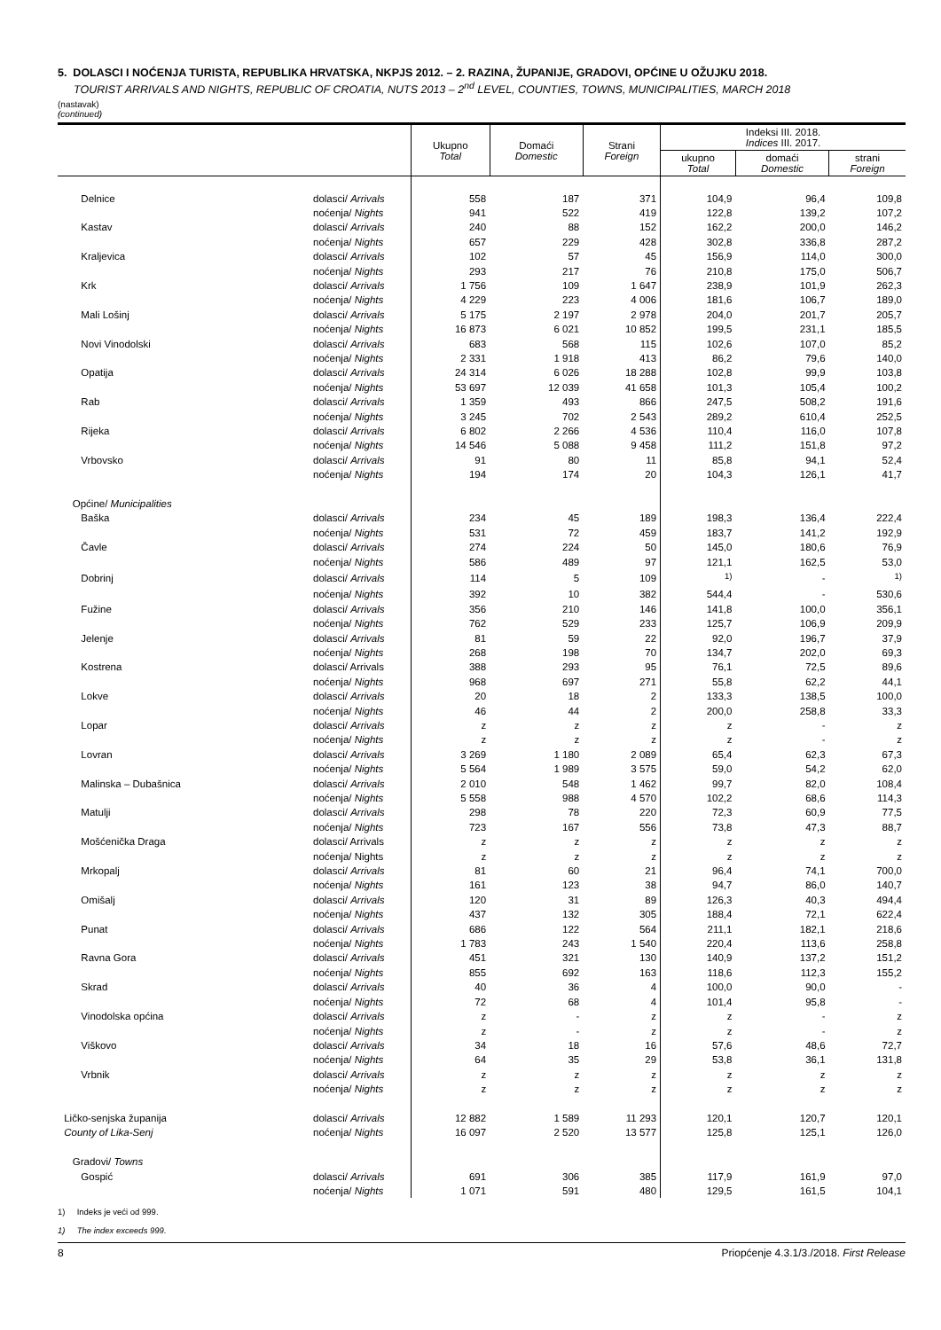5. DOLASCI I NOĆENJA TURISTA, REPUBLIKA HRVATSKA, NKPJS 2012. – 2. RAZINA, ŽUPANIJE, GRADOVI, OPĆINE U OŽUJKU 2018.
TOURIST ARRIVALS AND NIGHTS, REPUBLIC OF CROATIA, NUTS 2013 – 2<sup>nd</sup> LEVEL, COUNTIES, TOWNS, MUNICIPALITIES, MARCH 2018
(nastavak)
(continued)
| | | Ukupno Total | Domaći Domestic | Strani Foreign | Indeksi III. 2018. Indices III. 2017. | | |
| --- | --- | --- | --- | --- | --- | --- | --- |
| | | | | | ukupno Total | domaći Domestic | strani Foreign |
| Delnice | dolasci/ Arrivals | 558 | 187 | 371 | 104,9 | 96,4 | 109,8 |
| | noćenja/ Nights | 941 | 522 | 419 | 122,8 | 139,2 | 107,2 |
| Kastav | dolasci/ Arrivals | 240 | 88 | 152 | 162,2 | 200,0 | 146,2 |
| | noćenja/ Nights | 657 | 229 | 428 | 302,8 | 336,8 | 287,2 |
| Kraljevica | dolasci/ Arrivals | 102 | 57 | 45 | 156,9 | 114,0 | 300,0 |
| | noćenja/ Nights | 293 | 217 | 76 | 210,8 | 175,0 | 506,7 |
| Krk | dolasci/ Arrivals | 1 756 | 109 | 1 647 | 238,9 | 101,9 | 262,3 |
| | noćenja/ Nights | 4 229 | 223 | 4 006 | 181,6 | 106,7 | 189,0 |
| Mali Lošinj | dolasci/ Arrivals | 5 175 | 2 197 | 2 978 | 204,0 | 201,7 | 205,7 |
| | noćenja/ Nights | 16 873 | 6 021 | 10 852 | 199,5 | 231,1 | 185,5 |
| Novi Vinodolski | dolasci/ Arrivals | 683 | 568 | 115 | 102,6 | 107,0 | 85,2 |
| | noćenja/ Nights | 2 331 | 1 918 | 413 | 86,2 | 79,6 | 140,0 |
| Opatija | dolasci/ Arrivals | 24 314 | 6 026 | 18 288 | 102,8 | 99,9 | 103,8 |
| | noćenja/ Nights | 53 697 | 12 039 | 41 658 | 101,3 | 105,4 | 100,2 |
| Rab | dolasci/ Arrivals | 1 359 | 493 | 866 | 247,5 | 508,2 | 191,6 |
| | noćenja/ Nights | 3 245 | 702 | 2 543 | 289,2 | 610,4 | 252,5 |
| Rijeka | dolasci/ Arrivals | 6 802 | 2 266 | 4 536 | 110,4 | 116,0 | 107,8 |
| | noćenja/ Nights | 14 546 | 5 088 | 9 458 | 111,2 | 151,8 | 97,2 |
| Vrbovsko | dolasci/ Arrivals | 91 | 80 | 11 | 85,8 | 94,1 | 52,4 |
| | noćenja/ Nights | 194 | 174 | 20 | 104,3 | 126,1 | 41,7 |
| Općine/ Municipalities | | | | | | | |
| Baška | dolasci/ Arrivals | 234 | 45 | 189 | 198,3 | 136,4 | 222,4 |
| | noćenja/ Nights | 531 | 72 | 459 | 183,7 | 141,2 | 192,9 |
| Čavle | dolasci/ Arrivals | 274 | 224 | 50 | 145,0 | 180,6 | 76,9 |
| | noćenja/ Nights | 586 | 489 | 97 | 121,1 | 162,5 | 53,0 |
| Dobrinj | dolasci/ Arrivals | 114 | 5 | 109 | <sup>1)</sup> | - | <sup>1)</sup> |
| | noćenja/ Nights | 392 | 10 | 382 | 544,4 | - | 530,6 |
| Fužine | dolasci/ Arrivals | 356 | 210 | 146 | 141,8 | 100,0 | 356,1 |
| | noćenja/ Nights | 762 | 529 | 233 | 125,7 | 106,9 | 209,9 |
| Jelenje | dolasci/ Arrivals | 81 | 59 | 22 | 92,0 | 196,7 | 37,9 |
| | noćenja/ Nights | 268 | 198 | 70 | 134,7 | 202,0 | 69,3 |
| Kostrena | dolasci/ Arrivals | 388 | 293 | 95 | 76,1 | 72,5 | 89,6 |
| | noćenja/ Nights | 968 | 697 | 271 | 55,8 | 62,2 | 44,1 |
| Lokve | dolasci/ Arrivals | 20 | 18 | 2 | 133,3 | 138,5 | 100,0 |
| | noćenja/ Nights | 46 | 44 | 2 | 200,0 | 258,8 | 33,3 |
| Lopar | dolasci/ Arrivals | z | z | z | z | - | z |
| | noćenja/ Nights | z | z | z | z | - | z |
| Lovran | dolasci/ Arrivals | 3 269 | 1 180 | 2 089 | 65,4 | 62,3 | 67,3 |
| | noćenja/ Nights | 5 564 | 1 989 | 3 575 | 59,0 | 54,2 | 62,0 |
| Malinska – Dubašnica | dolasci/ Arrivals | 2 010 | 548 | 1 462 | 99,7 | 82,0 | 108,4 |
| | noćenja/ Nights | 5 558 | 988 | 4 570 | 102,2 | 68,6 | 114,3 |
| Matulji | dolasci/ Arrivals | 298 | 78 | 220 | 72,3 | 60,9 | 77,5 |
| | noćenja/ Nights | 723 | 167 | 556 | 73,8 | 47,3 | 88,7 |
| Mošćenička Draga | dolasci/ Arrivals | z | z | z | z | z | z |
| | noćenja/ Nights | z | z | z | z | z | z |
| Mrkopalj | dolasci/ Arrivals | 81 | 60 | 21 | 96,4 | 74,1 | 700,0 |
| | noćenja/ Nights | 161 | 123 | 38 | 94,7 | 86,0 | 140,7 |
| Omišalj | dolasci/ Arrivals | 120 | 31 | 89 | 126,3 | 40,3 | 494,4 |
| | noćenja/ Nights | 437 | 132 | 305 | 188,4 | 72,1 | 622,4 |
| Punat | dolasci/ Arrivals | 686 | 122 | 564 | 211,1 | 182,1 | 218,6 |
| | noćenja/ Nights | 1 783 | 243 | 1 540 | 220,4 | 113,6 | 258,8 |
| Ravna Gora | dolasci/ Arrivals | 451 | 321 | 130 | 140,9 | 137,2 | 151,2 |
| | noćenja/ Nights | 855 | 692 | 163 | 118,6 | 112,3 | 155,2 |
| Skrad | dolasci/ Arrivals | 40 | 36 | 4 | 100,0 | 90,0 | - |
| | noćenja/ Nights | 72 | 68 | 4 | 101,4 | 95,8 | - |
| Vinodolska općina | dolasci/ Arrivals | z | - | z | z | - | z |
| | noćenja/ Nights | z | - | z | z | - | z |
| Viškovo | dolasci/ Arrivals | 34 | 18 | 16 | 57,6 | 48,6 | 72,7 |
| | noćenja/ Nights | 64 | 35 | 29 | 53,8 | 36,1 | 131,8 |
| Vrbnik | dolasci/ Arrivals | z | z | z | z | z | z |
| | noćenja/ Nights | z | z | z | z | z | z |
| Ličko-senjska županija | dolasci/ Arrivals | 12 882 | 1 589 | 11 293 | 120,1 | 120,7 | 120,1 |
| County of Lika-Senj | noćenja/ Nights | 16 097 | 2 520 | 13 577 | 125,8 | 125,1 | 126,0 |
| Gradovi/ Towns | | | | | | | |
| Gospić | dolasci/ Arrivals | 691 | 306 | 385 | 117,9 | 161,9 | 97,0 |
| | noćenja/ Nights | 1 071 | 591 | 480 | 129,5 | 161,5 | 104,1 |
1) Indeks je veći od 999.
1) The index exceeds 999.
8 Priopćenje 4.3.1/3./2018. First Release